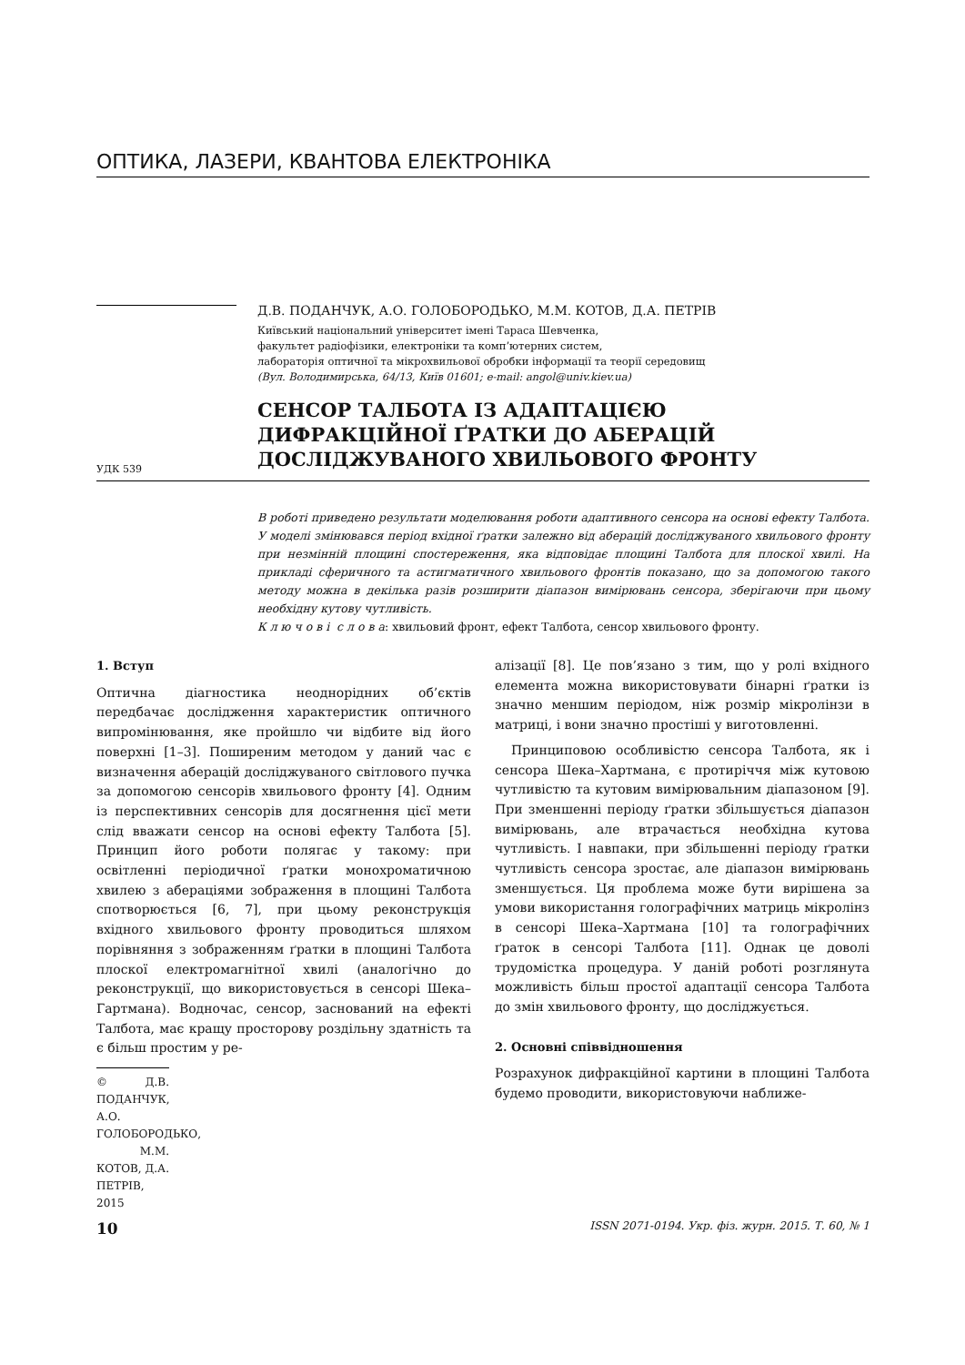ОПТИКА, ЛАЗЕРИ, КВАНТОВА ЕЛЕКТРОНІКА
УДК 539
Д.В. ПОДАНЧУК, А.О. ГОЛОБОРОДЬКО, М.М. КОТОВ, Д.А. ПЕТРІВ
Київський національний університет імені Тараса Шевченка,
факультет радіофізики, електроніки та комп’ютерних систем,
лабораторія оптичної та мікрохвильової обробки інформації та теорії середовищ
(Вул. Володимирська, 64/13, Київ 01601; e-mail: angol@univ.kiev.ua)
СЕНСОР ТАЛБОТА ІЗ АДАПТАЦІЄЮ
ДИФРАКЦІЙНОЇ ҐРАТКИ ДО АБЕРАЦІЙ
ДОСЛІДЖУВАНОГО ХВИЛЬОВОГО ФРОНТУ
В роботі приведено результати моделювання роботи адаптивного сенсора на основі ефекту Талбота. У моделі змінювався період вхідної ґратки залежно від аберацій досліджуваного хвильового фронту при незмінній площині спостереження, яка відповідає площині Талбота для плоскої хвилі. На прикладі сферичного та астигматичного хвильового фронтів показано, що за допомогою такого методу можна в декілька разів розширити діапазон вимірювань сенсора, зберігаючи при цьому необхідну кутову чутливість.
К л ю ч о в і с л о в а: хвильовий фронт, ефект Талбота, сенсор хвильового фронту.
1. Вступ
Оптична діагностика неоднорідних об’єктів передбачає дослідження характеристик оптичного випромінювання, яке пройшло чи відбите від його поверхні [1–3]. Поширеним методом у даний час є визначення аберацій досліджуваного світлового пучка за допомогою сенсорів хвильового фронту [4]. Одним із перспективних сенсорів для досягнення цієї мети слід вважати сенсор на основі ефекту Талбота [5]. Принцип його роботи полягає у такому: при освітленні періодичної ґратки монохроматичною хвилею з абераціями зображення в площині Талбота спотворюється [6, 7], при цьому реконструкція вхідного хвильового фронту проводиться шляхом порівняння з зображенням ґратки в площині Талбота плоскої електромагнітної хвилі (аналогічно до реконструкції, що використовується в сенсорі Шека–Гартмана). Водночас, сенсор, заснований на ефекті Талбота, має кращу просторову роздільну здатність та є більш простим у ре-
© Д.В. ПОДАНЧУК, А.О. ГОЛОБОРОДЬКО,
М.М. КОТОВ, Д.А. ПЕТРІВ, 2015
алізації [8]. Це пов’язано з тим, що у ролі вхідного елемента можна використовувати бінарні ґратки із значно меншим періодом, ніж розмір мікролінзи в матриці, і вони значно простіші у виготовленні.
Принциповою особливістю сенсора Талбота, як і сенсора Шека–Хартмана, є протиріччя між кутовою чутливістю та кутовим вимірювальним діапазоном [9]. При зменшенні періоду ґратки збільшується діапазон вимірювань, але втрачається необхідна кутова чутливість. І навпаки, при збільшенні періоду ґратки чутливість сенсора зростає, але діапазон вимірювань зменшується. Ця проблема може бути вирішена за умови використання голографічних матриць мікролінз в сенсорі Шека–Хартмана [10] та голографічних ґраток в сенсорі Талбота [11]. Однак це доволі трудомістка процедура. У даній роботі розглянута можливість більш простої адаптації сенсора Талбота до змін хвильового фронту, що досліджується.
2. Основні співвідношення
Розрахунок дифракційної картини в площині Талбота будемо проводити, використовуючи наближе-
10 ISSN 2071-0194. Укр. фіз. журн. 2015. Т. 60, № 1